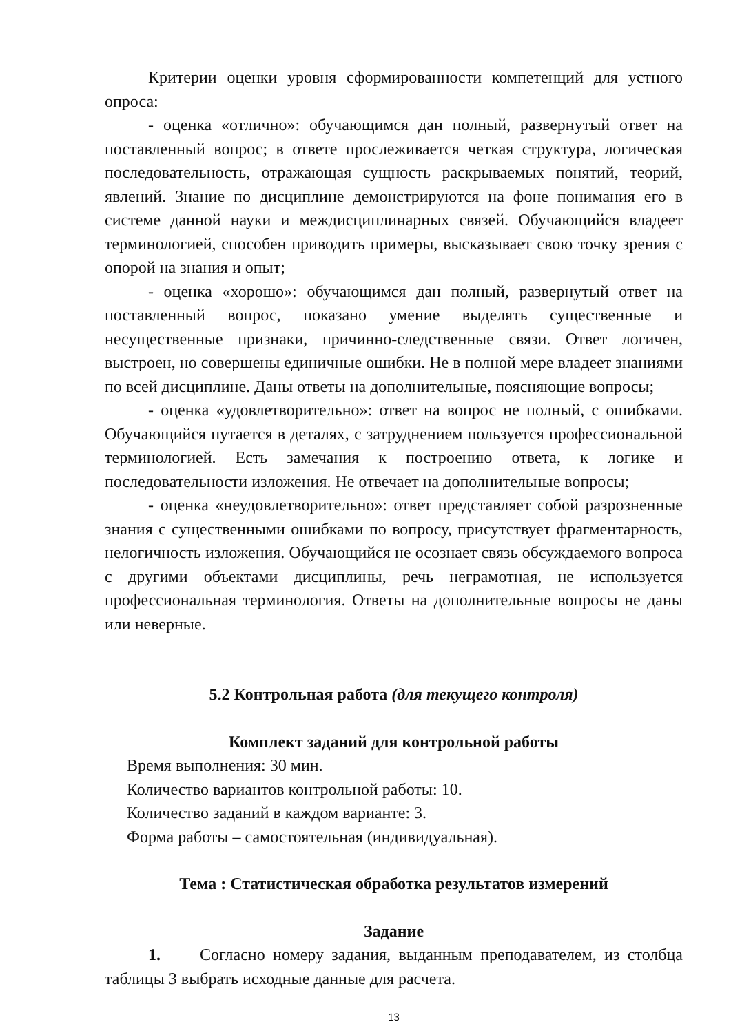Критерии оценки уровня сформированности компетенций для устного опроса:
- оценка «отлично»: обучающимся дан полный, развернутый ответ на поставленный вопрос; в ответе прослеживается четкая структура, логическая последовательность, отражающая сущность раскрываемых понятий, теорий, явлений. Знание по дисциплине демонстрируются на фоне понимания его в системе данной науки и междисциплинарных связей. Обучающийся владеет терминологией, способен приводить примеры, высказывает свою точку зрения с опорой на знания и опыт;
- оценка «хорошо»: обучающимся дан полный, развернутый ответ на поставленный вопрос, показано умение выделять существенные и несущественные признаки, причинно-следственные связи. Ответ логичен, выстроен, но совершены единичные ошибки. Не в полной мере владеет знаниями по всей дисциплине. Даны ответы на дополнительные, поясняющие вопросы;
- оценка «удовлетворительно»: ответ на вопрос не полный, с ошибками. Обучающийся путается в деталях, с затруднением пользуется профессиональной терминологией. Есть замечания к построению ответа, к логике и последовательности изложения. Не отвечает на дополнительные вопросы;
- оценка «неудовлетворительно»: ответ представляет собой разрозненные знания с существенными ошибками по вопросу, присутствует фрагментарность, нелогичность изложения. Обучающийся не осознает связь обсуждаемого вопроса с другими объектами дисциплины, речь неграмотная, не используется профессиональная терминология. Ответы на дополнительные вопросы не даны или неверные.
5.2 Контрольная работа (для текущего контроля)
Комплект заданий для контрольной работы
Время выполнения: 30 мин.
Количество вариантов контрольной работы: 10.
Количество заданий в каждом варианте: 3.
Форма работы – самостоятельная (индивидуальная).
Тема : Статистическая обработка результатов измерений
Задание
1. Согласно номеру задания, выданным преподавателем, из столбца таблицы 3 выбрать исходные данные для расчета.
13